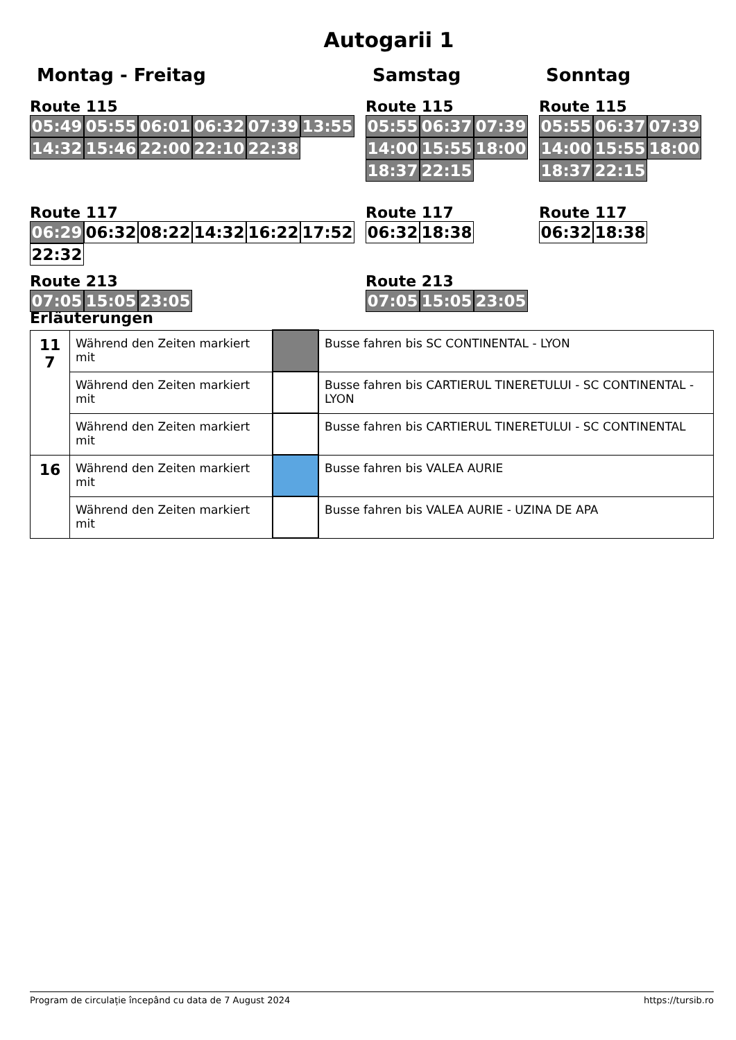Autogarii 1
Montag - Freitag
Route 115
05:49 05:55 06:01 06:32 07:39 13:55 14:32 15:46 22:00 22:10 22:38
Route 117
06:29 06:32 08:22 14:32 16:22 17:52 22:32
Route 213
07:05 15:05 23:05
Samstag
Route 115
05:55 06:37 07:39 14:00 15:55 18:00 18:37 22:15
Route 117
06:32 18:38
Route 213
07:05 15:05 23:05
Sonntag
Route 115
05:55 06:37 07:39 14:00 15:55 18:00 18:37 22:15
Route 117
06:32 18:38
Erläuterungen
| 11 7 | Während den Zeiten markiert mit | | Busse fahren bis SC CONTINENTAL - LYON |
| | Während den Zeiten markiert mit | | Busse fahren bis CARTIERUL TINERETULUI - SC CONTINENTAL - LYON |
| | Während den Zeiten markiert mit | | Busse fahren bis CARTIERUL TINERETULUI - SC CONTINENTAL |
| 16 | Während den Zeiten markiert mit | | Busse fahren bis VALEA AURIE |
| | Während den Zeiten markiert mit | | Busse fahren bis VALEA AURIE - UZINA DE APA |
Program de circulație începând cu data de 7 August 2024 https://tursib.ro